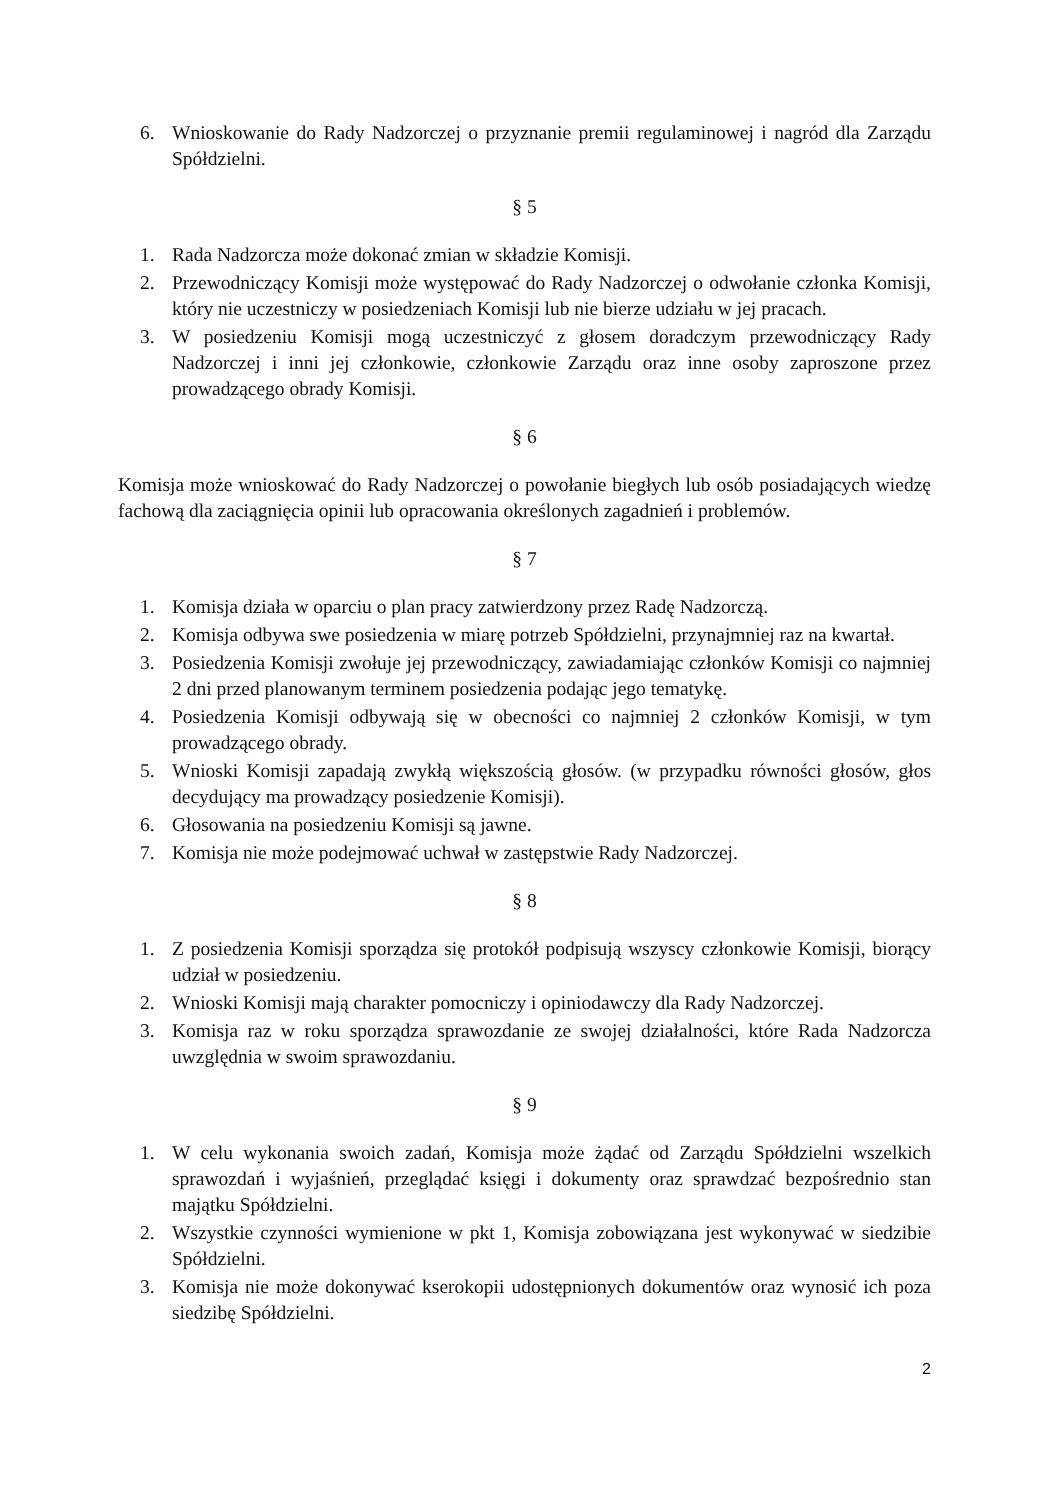6. Wnioskowanie do Rady Nadzorczej o przyznanie premii regulaminowej i nagród dla Zarządu Spółdzielni.
§ 5
1. Rada Nadzorcza może dokonać zmian w składzie Komisji.
2. Przewodniczący Komisji może występować do Rady Nadzorczej o odwołanie członka Komisji, który nie uczestniczy w posiedzeniach Komisji lub nie bierze udziału w jej pracach.
3. W posiedzeniu Komisji mogą uczestniczyć z głosem doradczym przewodniczący Rady Nadzorczej i inni jej członkowie, członkowie Zarządu oraz inne osoby zaproszone przez prowadzącego obrady Komisji.
§ 6
Komisja może wnioskować do Rady Nadzorczej o powołanie biegłych lub osób posiadających wiedzę fachową dla zaciągnięcia opinii lub opracowania określonych zagadnień i problemów.
§ 7
1. Komisja działa w oparciu o plan pracy zatwierdzony przez Radę Nadzorczą.
2. Komisja odbywa swe posiedzenia w miarę potrzeb Spółdzielni, przynajmniej raz na kwartał.
3. Posiedzenia Komisji zwołuje jej przewodniczący, zawiadamiając członków Komisji co najmniej 2 dni przed planowanym terminem posiedzenia podając jego tematykę.
4. Posiedzenia Komisji odbywają się w obecności co najmniej 2 członków Komisji, w tym prowadzącego obrady.
5. Wnioski Komisji zapadają zwykłą większością głosów. (w przypadku równości głosów, głos decydujący ma prowadzący posiedzenie Komisji).
6. Głosowania na posiedzeniu Komisji są jawne.
7. Komisja nie może podejmować uchwał w zastępstwie Rady Nadzorczej.
§ 8
1. Z posiedzenia Komisji sporządza się protokół podpisują wszyscy członkowie Komisji, biorący udział w posiedzeniu.
2. Wnioski Komisji mają charakter pomocniczy i opiniodawczy dla Rady Nadzorczej.
3. Komisja raz w roku sporządza sprawozdanie ze swojej działalności, które Rada Nadzorcza uwzględnia w swoim sprawozdaniu.
§ 9
1. W celu wykonania swoich zadań, Komisja może żądać od Zarządu Spółdzielni wszelkich sprawozdań i wyjaśnień, przeglądać księgi i dokumenty oraz sprawdzać bezpośrednio stan majątku Spółdzielni.
2. Wszystkie czynności wymienione w pkt 1, Komisja zobowiązana jest wykonywać w siedzibie Spółdzielni.
3. Komisja nie może dokonywać kserokopii udostępnionych dokumentów oraz wynosić ich poza siedzibę Spółdzielni.
2